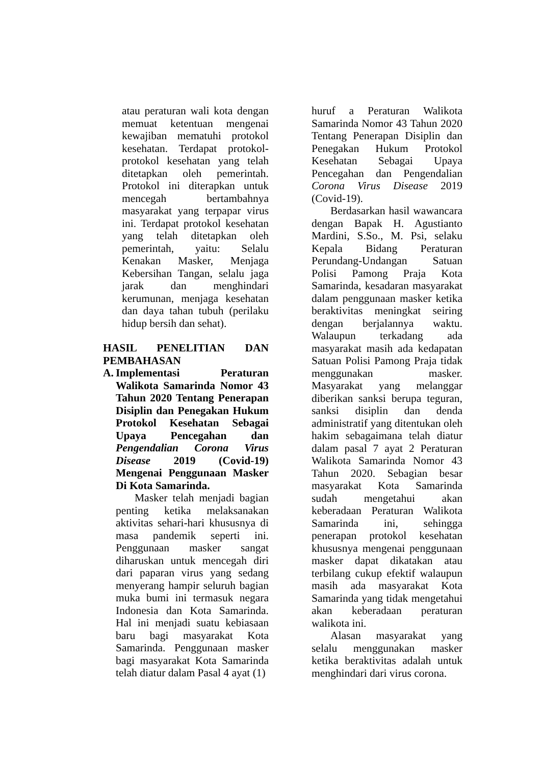atau peraturan wali kota dengan memuat ketentuan mengenai kewajiban mematuhi protokol kesehatan. Terdapat protokol-protokol kesehatan yang telah ditetapkan oleh pemerintah. Protokol ini diterapkan untuk mencegah bertambahnya masyarakat yang terpapar virus ini. Terdapat protokol kesehatan yang telah ditetapkan oleh pemerintah, yaitu: Selalu Kenakan Masker, Menjaga Kebersihan Tangan, selalu jaga jarak dan menghindari kerumunan, menjaga kesehatan dan daya tahan tubuh (perilaku hidup bersih dan sehat).
HASIL PENELITIAN DAN PEMBAHASAN
A. Implementasi Peraturan Walikota Samarinda Nomor 43 Tahun 2020 Tentang Penerapan Disiplin dan Penegakan Hukum Protokol Kesehatan Sebagai Upaya Pencegahan dan Pengendalian Corona Virus Disease 2019 (Covid-19) Mengenai Penggunaan Masker Di Kota Samarinda.
Masker telah menjadi bagian penting ketika melaksanakan aktivitas sehari-hari khususnya di masa pandemik seperti ini. Penggunaan masker sangat diharuskan untuk mencegah diri dari paparan virus yang sedang menyerang hampir seluruh bagian muka bumi ini termasuk negara Indonesia dan Kota Samarinda. Hal ini menjadi suatu kebiasaan baru bagi masyarakat Kota Samarinda. Penggunaan masker bagi masyarakat Kota Samarinda telah diatur dalam Pasal 4 ayat (1)
huruf a Peraturan Walikota Samarinda Nomor 43 Tahun 2020 Tentang Penerapan Disiplin dan Penegakan Hukum Protokol Kesehatan Sebagai Upaya Pencegahan dan Pengendalian Corona Virus Disease 2019 (Covid-19).
Berdasarkan hasil wawancara dengan Bapak H. Agustianto Mardini, S.So., M. Psi, selaku Kepala Bidang Peraturan Perundang-Undangan Satuan Polisi Pamong Praja Kota Samarinda, kesadaran masyarakat dalam penggunaan masker ketika beraktivitas meningkat seiring dengan berjalannya waktu. Walaupun terkadang ada masyarakat masih ada kedapatan Satuan Polisi Pamong Praja tidak menggunakan masker. Masyarakat yang melanggar diberikan sanksi berupa teguran, sanksi disiplin dan denda administratif yang ditentukan oleh hakim sebagaimana telah diatur dalam pasal 7 ayat 2 Peraturan Walikota Samarinda Nomor 43 Tahun 2020. Sebagian besar masyarakat Kota Samarinda sudah mengetahui akan keberadaan Peraturan Walikota Samarinda ini, sehingga penerapan protokol kesehatan khususnya mengenai penggunaan masker dapat dikatakan atau terbilang cukup efektif walaupun masih ada masyarakat Kota Samarinda yang tidak mengetahui akan keberadaan peraturan walikota ini.
Alasan masyarakat yang selalu menggunakan masker ketika beraktivitas adalah untuk menghindari dari virus corona.